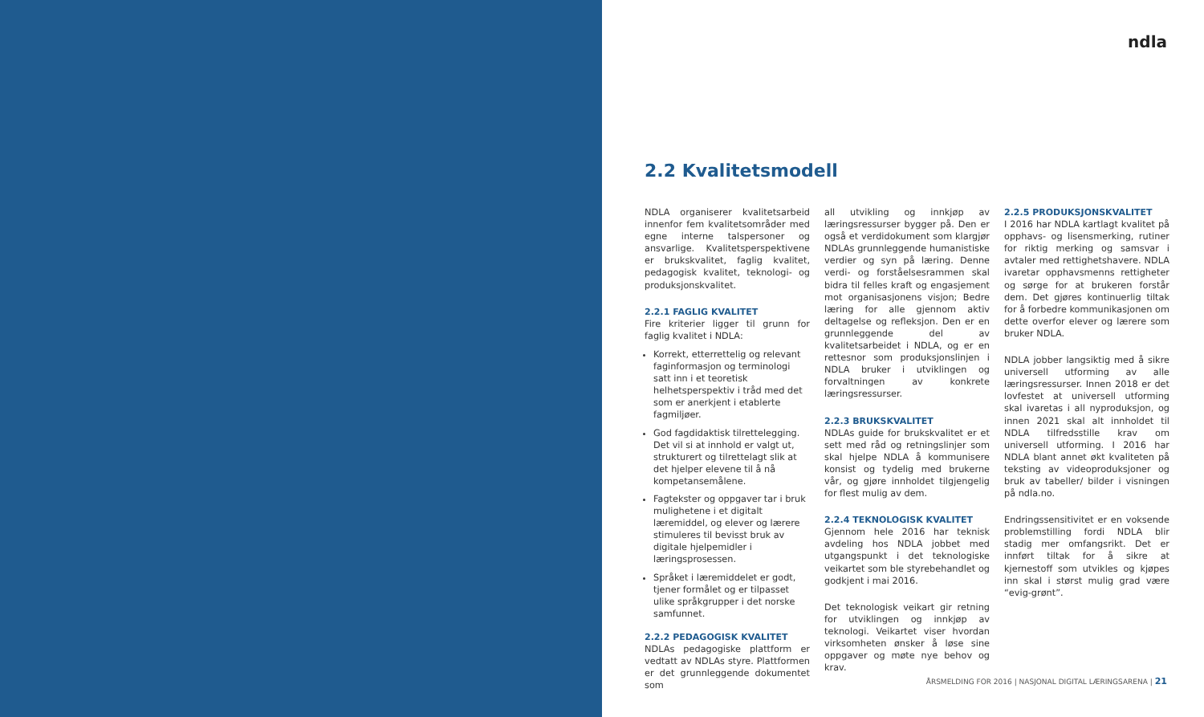ndla
2.2 Kvalitetsmodell
NDLA organiserer kvalitetsarbeid innenfor fem kvalitetsområder med egne interne talspersoner og ansvarlige. Kvalitetsperspektivene er brukskvalitet, faglig kvalitet, pedagogisk kvalitet, teknologi- og produksjonskvalitet.
2.2.1 FAGLIG KVALITET
Fire kriterier ligger til grunn for faglig kvalitet i NDLA:
Korrekt, etterrettelig og relevant faginformasjon og terminologi satt inn i et teoretisk helhetsperspektiv i tråd med det som er anerkjent i etablerte fagmiljøer.
God fagdidaktisk tilrettelegging. Det vil si at innhold er valgt ut, strukturert og tilrettelagt slik at det hjelper elevene til å nå kompetansemålene.
Fagtekster og oppgaver tar i bruk mulighetene i et digitalt læremiddel, og elever og lærere stimuleres til bevisst bruk av digitale hjelpemidler i læringsprosessen.
Språket i læremiddelet er godt, tjener formålet og er tilpasset ulike språkgrupper i det norske samfunnet.
2.2.2 PEDAGOGISK KVALITET
NDLAs pedagogiske plattform er vedtatt av NDLAs styre. Plattformen er det grunnleggende dokumentet som
all utvikling og innkjøp av læringsressurser bygger på. Den er også et verdidokument som klargjør NDLAs grunnleggende humanistiske verdier og syn på læring. Denne verdi- og forståelsesrammen skal bidra til felles kraft og engasjement mot organisasjonens visjon; Bedre læring for alle gjennom aktiv deltagelse og refleksjon. Den er en grunnleggende del av kvalitetsarbeidet i NDLA, og er en rettesnor som produksjonslinjen i NDLA bruker i utviklingen og forvaltningen av konkrete læringsressurser.
2.2.3 BRUKSKVALITET
NDLAs guide for brukskvalitet er et sett med råd og retningslinjer som skal hjelpe NDLA å kommunisere konsist og tydelig med brukerne vår, og gjøre innholdet tilgjengelig for flest mulig av dem.
2.2.4 TEKNOLOGISK KVALITET
Gjennom hele 2016 har teknisk avdeling hos NDLA jobbet med utgangspunkt i det teknologiske veikartet som ble styrebehandlet og godkjent i mai 2016.
Det teknologisk veikart gir retning for utviklingen og innkjøp av teknologi. Veikartet viser hvordan virksomheten ønsker å løse sine oppgaver og møte nye behov og krav.
2.2.5 PRODUKSJONSKVALITET
I 2016 har NDLA kartlagt kvalitet på opphavs- og lisensmerking, rutiner for riktig merking og samsvar i avtaler med rettighetshavere. NDLA ivaretar opphavsmenns rettigheter og sørge for at brukeren forstår dem. Det gjøres kontinuerlig tiltak for å forbedre kommunikasjonen om dette overfor elever og lærere som bruker NDLA.
NDLA jobber langsiktig med å sikre universell utforming av alle læringsressurser. Innen 2018 er det lovfestet at universell utforming skal ivaretas i all nyproduksjon, og innen 2021 skal alt innholdet til NDLA tilfredsstille krav om universell utforming. I 2016 har NDLA blant annet økt kvaliteten på teksting av videoproduksjoner og bruk av tabeller/ bilder i visningen på ndla.no.
Endringssensitivitet er en voksende problemstilling fordi NDLA blir stadig mer omfangsrikt. Det er innført tiltak for å sikre at kjernestoff som utvikles og kjøpes inn skal i størst mulig grad være “evig-grønt”.
ÅRSMELDING FOR 2016 | NASJONAL DIGITAL LÆRINGSARENA | 21